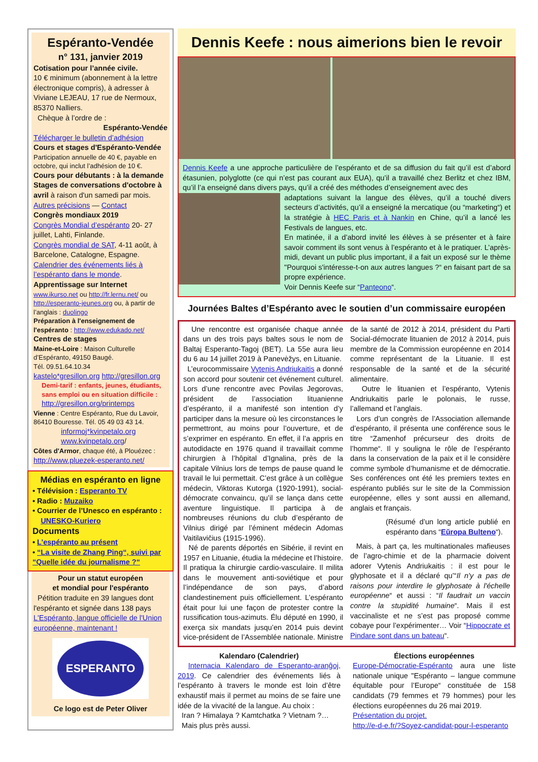Espéranto-Vendée
n° 131, janvier 2019
Cotisation pour l’année civile.
10 € minimum (abonnement à la lettre électronique compris), à adresser à Viviane LEJEAU, 17 rue de Nermoux, 85370 Nalliers.
Chèque à l’ordre de :
Espéranto-Vendée
Télécharger le bulletin d’adhésion
Cours et stages d'Espéranto-Vendée
Participation annuelle de 40 €, payable en octobre, qui inclut l’adhésion de 10 €.
Cours pour débutants : à la demande
Stages de conversations d'octobre à avril à raison d'un samedi par mois.
Autres précisions — Contact
Congrès mondiaux 2019
Congrès Mondial d’espéranto 20- 27 juillet, Lahti, Finlande.
Congrès mondial de SAT, 4-11 août, à Barcelone, Catalogne, Espagne.
Calendrier des événements liés à l’espéranto dans le monde.
Apprentissage sur Internet
www.ikurso.net ou http://fr.lernu.net/ ou http://esperanto-jeunes.org ou, à partir de l’anglais : duolingo
Préparation à l'enseignement de l'espéranto : http://www.edukado.net/
Centres de stages
Maine-et-Loire : Maison Culturelle d’Espéranto, 49150 Baugé.
Tél. 09.51.64.10.34
kastelo*gresillon.org http://gresillon.org
Demi-tarif : enfants, jeunes, étudiants, sans emploi ou en situation difficile :
http://gresillon.org/printemps
Vienne : Centre Espéranto, Rue du Lavoir, 86410 Bouresse. Tél. 05 49 03 43 14.
informoj*kvinpetalo.org
www.kvinpetalo.org/
Côtes d'Armor, chaque été, à Plouézec :
http://www.pluezek-esperanto.net/
Médias en espéranto en ligne
• Télévision : Esperanto TV
• Radio : Muzaiko
• Courrier de l’Unesco en espéranto :
UNESKO-Kuriero
Documents
• L’espéranto au présent
• “La visite de Zhang Ping“, suivi par “Quelle idée du journalisme ?“
Pour un statut européen
et mondial pour l'espéranto
Pétition traduite en 39 langues dont l'espéranto et signée dans 138 pays
L'Espéranto, langue officielle de l'Union européenne, maintenant !
ESPERANTO
Ce logo est de Peter Oliver
Dennis Keefe : nous aimerions bien le revoir
Dennis Keefe a une approche particulière de l’espéranto et de sa diffusion du fait qu’il est d’abord étasunien, polyglotte (ce qui n’est pas courant aux EUA), qu’il a travaillé chez Berlitz et chez IBM, qu’il l’a enseigné dans divers pays, qu’il a créé des méthodes d’enseignement avec des
adaptations suivant la langue des élèves, qu’il a touché divers secteurs d’activités, qu’il a enseigné la mercatique (ou “marketing“) et la stratégie à HEC Paris et à Nankin en Chine, qu’il a lancé les Festivals de langues, etc.
En matinée, il a d’abord invité les élèves à se présenter et à faire savoir comment ils sont venus à l’espéranto et à le pratiquer. L’après-midi, devant un public plus important, il a fait un exposé sur le thème "Pourquoi s'intéresse-t-on aux autres langues ?“ en faisant part de sa propre expérience.
Voir Dennis Keefe sur “Panteono“.
Journées Baltes d’Espéranto avec le soutien d’un commissaire européen
Une rencontre est organisée chaque année dans un des trois pays baltes sous le nom de Baltaj Esperanto-Tagoj (BET). La 55e aura lieu du 6 au 14 juillet 2019 à Panevėžys, en Lituanie.
L’eurocommissaire Vytenis Andriukaitis a donné son accord pour soutenir cet événement culturel. Lors d’une rencontre avec Povilas Jegorovas, président de l’association lituanienne d’espéranto, il a manifesté son intention d’y participer dans la mesure où les circonstances le permettront, au moins pour l’ouverture, et de s’exprimer en espéranto. En effet, il l’a appris en autodidacte en 1976 quand il travaillait comme chirurgien à l’hôpital d’Ignalina, près de la capitale Vilnius lors de temps de pause quand le travail le lui permettait. C’est grâce à un collègue médecin, Viktoras Kutorga (1920-1991), social-démocrate convaincu, qu’il se lança dans cette aventure linguistique. Il participa à de nombreuses réunions du club d’espéranto de Vilnius dirigé par l’éminent médecin Adomas Vaitilavičius (1915-1996).
Né de parents déportés en Sibérie, il revint en 1957 en Lituanie, étudia la médecine et l’histoire. Il pratiqua la chirurgie cardio-vasculaire. Il milita dans le mouvement anti-soviétique et pour l’indépendance de son pays, d’abord clandestinement puis officiellement. L’espéranto était pour lui une façon de protester contre la russification tous-azimuts. Élu député en 1990, il exerça six mandats jusqu’en 2014 puis devint vice-président de l’Assemblée nationale. Ministre de la santé de 2012 à 2014, président du Parti Social-démocrate lituanien de 2012 à 2014, puis membre de la Commission européenne en 2014 comme représentant de la Lituanie. Il est responsable de la santé et de la sécurité alimentaire.
Outre le lituanien et l’espéranto, Vytenis Andriukaitis parle le polonais, le russe, l’allemand et l’anglais.
Lors d’un congrès de l’Association allemande d’espéranto, il présenta une conférence sous le titre “Zamenhof précurseur des droits de l’homme“. Il y souligna le rôle de l’espéranto dans la conservation de la paix et il le considère comme symbole d’humanisme et de démocratie. Ses conférences ont été les premiers textes en espéranto publiés sur le site de la Commission européenne, elles y sont aussi en allemand, anglais et français.
(Résumé d’un long article publié en espéranto dans “Eŭropa Bulteno“).
Mais, à part ça, les multinationales mafieuses de l’agro-chimie et de la pharmacie doivent adorer Vytenis Andriukaitis : il est pour le glyphosate et il a déclaré qu’“Il n'y a pas de raisons pour interdire le glyphosate à l'échelle européenne“ et aussi : “Il faudrait un vaccin contre la stupidité humaine“. Mais il est vaccinaliste et ne s’est pas proposé comme cobaye pour l’expérimenter… Voir “Hippocrate et Pindare sont dans un bateau“.
Kalendaro (Calendrier)
Internacia Kalendaro de Esperanto-aranĝoj, 2019. Ce calendrier des événements liés à l’espéranto à travers le monde est loin d’être exhaustif mais il permet au moins de se faire une idée de la vivacité de la langue. Au choix :
Iran ? Himalaya ? Kamtchatka ? Vietnam ?…
Mais plus près aussi.
Élections européennes
Europe-Démocratie-Espéranto aura une liste nationale unique "Espéranto – langue commune équitable pour l’Europe“ constituée de 158 candidats (79 femmes et 79 hommes) pour les élections européennes du 26 mai 2019.
Présentation du projet.
http://e-d-e.fr/?Soyez-candidat-pour-l-esperanto